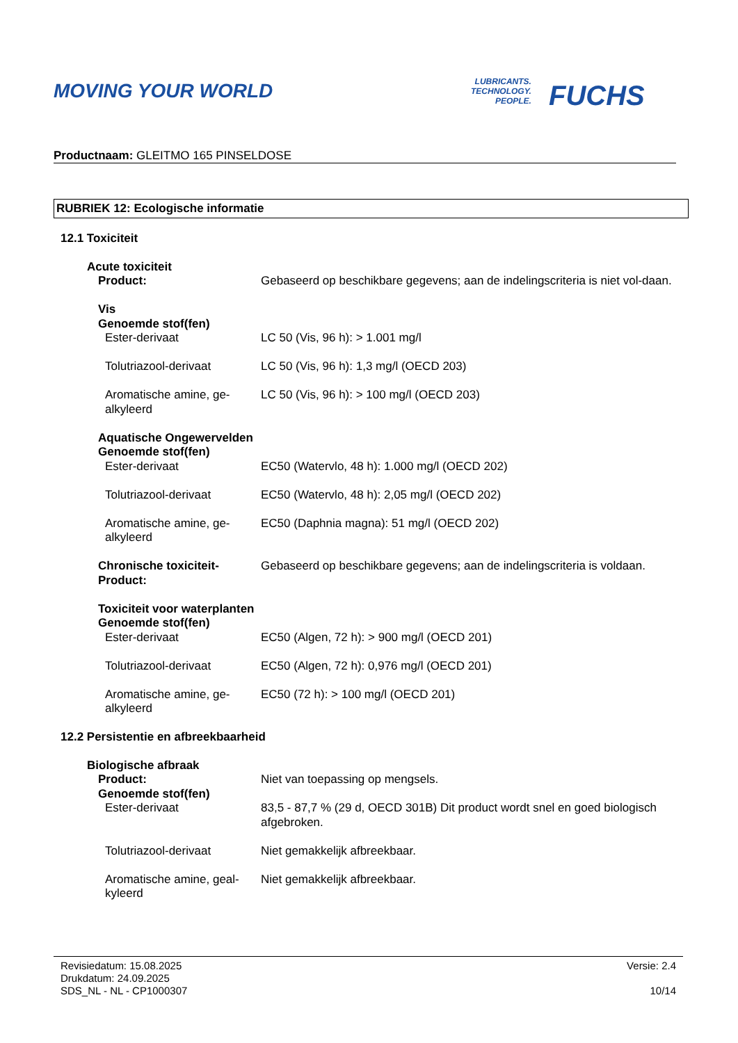MOVING YOUR WORLD
LUBRICANTS.
TECHNOLOGY.
PEOPLE.
FUCHS
Productnaam: GLEITMO 165 PINSELDOSE
RUBRIEK 12: Ecologische informatie
12.1 Toxiciteit
Acute toxiciteit
Product: Gebaseerd op beschikbare gegevens; aan de indelingscriteria is niet vol-daan.
Vis
Genoemde stof(fen)
Ester-derivaat LC 50 (Vis, 96 h): > 1.001 mg/l
Tolutriazool-derivaat LC 50 (Vis, 96 h): 1,3 mg/l (OECD 203)
Aromatische amine, ge-alkyleerd
LC 50 (Vis, 96 h): > 100 mg/l (OECD 203)
Aquatische Ongewervelden
Genoemde stof(fen)
Ester-derivaat EC50 (Watervlo, 48 h): 1.000 mg/l (OECD 202)
Tolutriazool-derivaat EC50 (Watervlo, 48 h): 2,05 mg/l (OECD 202)
Aromatische amine, ge-alkyleerd
EC50 (Daphnia magna): 51 mg/l (OECD 202)
Chronische toxiciteit-Product:
Gebaseerd op beschikbare gegevens; aan de indelingscriteria is voldaan.
Toxiciteit voor waterplanten
Genoemde stof(fen)
Ester-derivaat EC50 (Algen, 72 h): > 900 mg/l (OECD 201)
Tolutriazool-derivaat EC50 (Algen, 72 h): 0,976 mg/l (OECD 201)
Aromatische amine, ge-alkyleerd
EC50 (72 h): > 100 mg/l (OECD 201)
12.2 Persistentie en afbreekbaarheid
Biologische afbraak
Product: Niet van toepassing op mengsels.
Genoemde stof(fen)
Ester-derivaat 83,5 - 87,7 % (29 d, OECD 301B) Dit product wordt snel en goed biologisch afgebroken.
Tolutriazool-derivaat Niet gemakkelijk afbreekbaar.
Aromatische amine, geal-kyleerd
Niet gemakkelijk afbreekbaar.
Revisiedatum: 15.08.2025
Drukdatum: 24.09.2025
SDS_NL - NL - CP1000307
Versie: 2.4
10/14